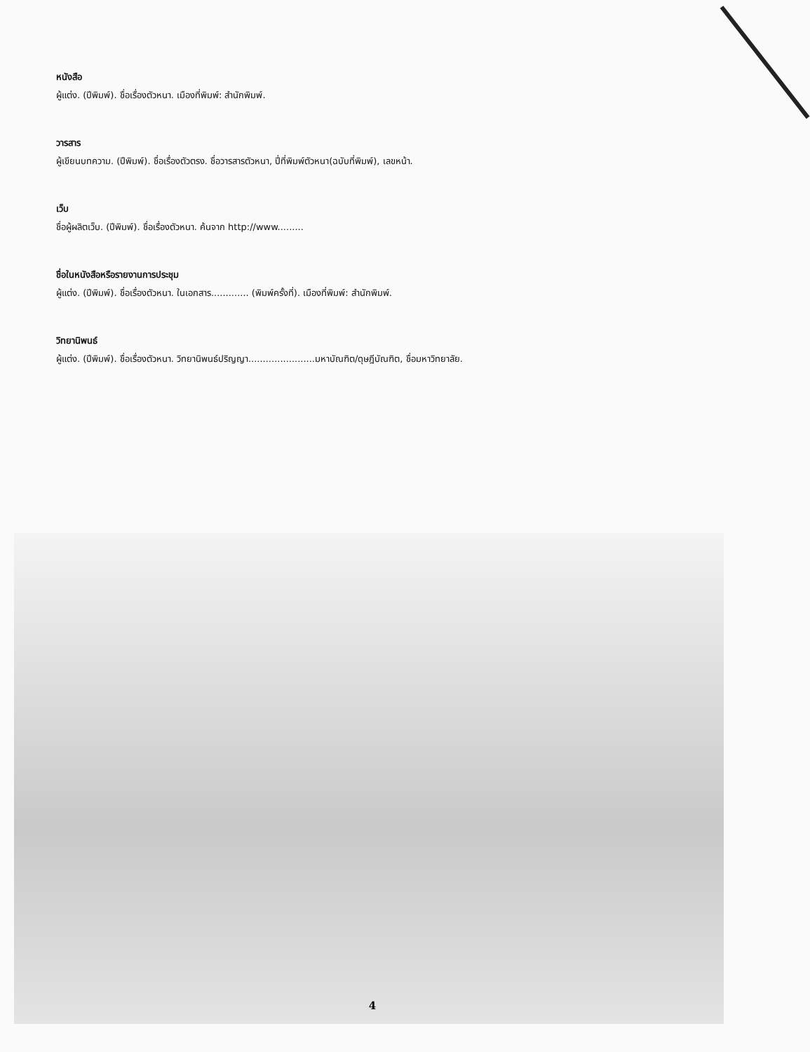หนังสือ
ผู้แต่ง. (ปีพิมพ์). ชื่อเรื่องตัวหนา. เมืองที่พิมพ์: สำนักพิมพ์.
วารสาร
ผู้เขียนบทความ. (ปีพิมพ์). ชื่อเรื่องตัวตรง. ชื่อวารสารตัวหนา, ปี่ที่พิมพ์ตัวหนา(ฉบับที่พิมพ์), เลขหน้า.
เว็บ
ชื่อผู้ผลิตเว็บ. (ปีพิมพ์). ชื่อเรื่องตัวหนา. ค้นจาก http://www.........
ชื่อในหนังสือหรือรายงานการประชุม
ผู้แต่ง. (ปีพิมพ์). ชื่อเรื่องตัวหนา. ในเอกสาร............. (พิมพ์ครั้งที่). เมืองที่พิมพ์: สำนักพิมพ์.
วิทยานิพนธ์
ผู้แต่ง. (ปีพิมพ์). ชื่อเรื่องตัวหนา. วิทยานิพนธ์ปริญญา.......................มหาบัณฑิต/ดุษฎีบัณฑิต, ชื่อมหาวิทยาลัย.
4